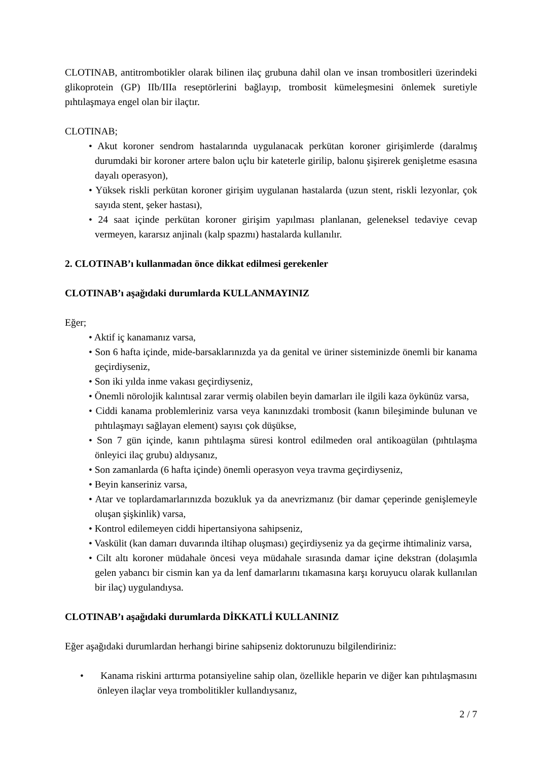CLOTINAB, antitrombotikler olarak bilinen ilaç grubuna dahil olan ve insan trombositleri üzerindeki glikoprotein (GP) IIb/IIIa reseptörlerini bağlayıp, trombosit kümeleşmesini önlemek suretiyle pıhtılaşmaya engel olan bir ilaçtır.
CLOTINAB;
• Akut koroner sendrom hastalarında uygulanacak perkütan koroner girişimlerde (daralmış durumdaki bir koroner artere balon uçlu bir kateterle girilip, balonu şişirerek genişletme esasına dayalı operasyon),
• Yüksek riskli perkütan koroner girişim uygulanan hastalarda (uzun stent, riskli lezyonlar, çok sayıda stent, şeker hastası),
• 24 saat içinde perkütan koroner girişim yapılması planlanan, geleneksel tedaviye cevap vermeyen, kararsız anjinalı (kalp spazmı) hastalarda kullanılır.
2. CLOTINAB’ı kullanmadan önce dikkat edilmesi gerekenler
CLOTINAB’ı aşağıdaki durumlarda KULLANMAYINIZ
Eğer;
• Aktif iç kanamanız varsa,
• Son 6 hafta içinde, mide-barsaklarınızda ya da genital ve üriner sisteminizde önemli bir kanama geçirdiyseniz,
• Son iki yılda inme vakası geçirdiyseniz,
• Önemli nörolojik kalıntısal zarar vermiş olabilen beyin damarları ile ilgili kaza öykünüz varsa,
• Ciddi kanama problemleriniz varsa veya kanınızdaki trombosit (kanın bileşiminde bulunan ve pıhtılaşmayı sağlayan element) sayısı çok düşükse,
• Son 7 gün içinde, kanın pıhtılaşma süresi kontrol edilmeden oral antikoagülan (pıhtılaşma önleyici ilaç grubu) aldıysanız,
• Son zamanlarda (6 hafta içinde) önemli operasyon veya travma geçirdiyseniz,
• Beyin kanseriniz varsa,
• Atar ve toplardamarlarınızda bozukluk ya da anevrizmanız (bir damar çeperinde genişlemeyle oluşan şişkinlik) varsa,
• Kontrol edilemeyen ciddi hipertansiyona sahipseniz,
• Vaskülit (kan damarı duvarında iltihap oluşması) geçirdiyseniz ya da geçirme ihtimaliniz varsa,
• Cilt altı koroner müdahale öncesi veya müdahale sırasında damar içine dekstran (dolaşımla gelen yabancı bir cismin kan ya da lenf damarlarını tıkamasına karşı koruyucu olarak kullanılan bir ilaç) uygulandıysa.
CLOTINAB’ı aşağıdaki durumlarda DİKKATLİ KULLANINIZ
Eğer aşağıdaki durumlardan herhangi birine sahipseniz doktorunuzu bilgilendiriniz:
• Kanama riskini arttırma potansiyeline sahip olan, özellikle heparin ve diğer kan pıhtılaşmasını önleyen ilaçlar veya trombolitikler kullandıysanız,
2 / 7